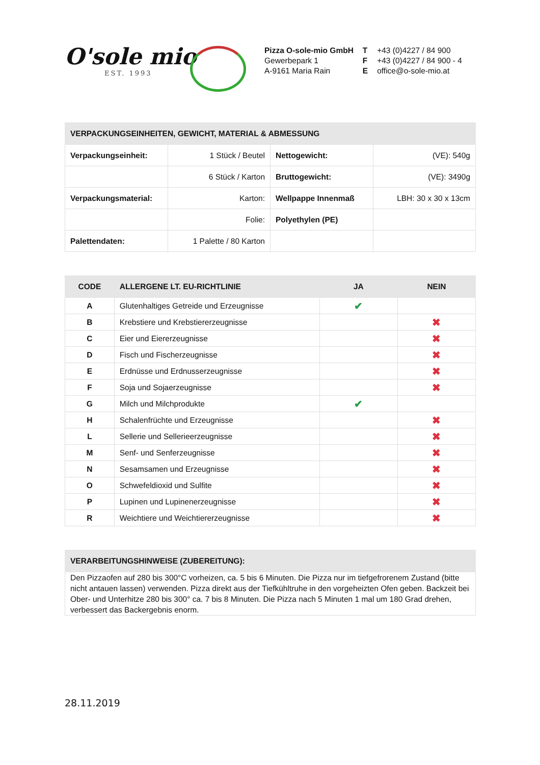O'sole mio
EST. 1993
| Pizza O-sole-mio GmbH | T | +43 (0)4227 / 84 900 |
| Gewerbepark 1 | F | +43 (0)4227 / 84 900 - 4 |
| A-9161 Maria Rain | E | office@o-sole-mio.at |
| VERPACKUNGSEINHEITEN, GEWICHT, MATERIAL & ABMESSUNG | | | |
| --- | --- | --- | --- |
| Verpackungseinheit: | 1 Stück / Beutel | Nettogewicht: | (VE): 540g |
| | 6 Stück / Karton | Bruttogewicht: | (VE): 3490g |
| Verpackungsmaterial: | Karton: | Wellpappe Innenmaß | LBH: 30 x 30 x 13cm |
| | Folie: | Polyethylen (PE) | |
| Palettendaten: | 1 Palette / 80 Karton | | |
| CODE | ALLERGENE LT. EU-RICHTLINIE | JA | NEIN |
| --- | --- | --- | --- |
| A | Glutenhaltiges Getreide und Erzeugnisse | ✔ | |
| B | Krebstiere und Krebstiererzeugnisse | | ✖ |
| C | Eier und Eiererzeugnisse | | ✖ |
| D | Fisch und Fischerzeugnisse | | ✖ |
| E | Erdnüsse und Erdnusserzeugnisse | | ✖ |
| F | Soja und Sojaerzeugnisse | | ✖ |
| G | Milch und Milchprodukte | ✔ | |
| H | Schalenfrüchte und Erzeugnisse | | ✖ |
| L | Sellerie und Sellerieerzeugnisse | | ✖ |
| M | Senf- und Senferzeugnisse | | ✖ |
| N | Sesamsamen und Erzeugnisse | | ✖ |
| O | Schwefeldioxid und Sulfite | | ✖ |
| P | Lupinen und Lupinenerzeugnisse | | ✖ |
| R | Weichtiere und Weichtiererzeugnisse | | ✖ |
| VERARBEITUNGSHINWEISE (ZUBEREITUNG): |
| --- |
| Den Pizzaofen auf 280 bis 300°C vorheizen, ca. 5 bis 6 Minuten. Die Pizza nur im tiefgefrorenem Zustand (bitte nicht antauen lassen) verwenden. Pizza direkt aus der Tiefkühltruhe in den vorgeheizten Ofen geben. Backzeit bei Ober- und Unterhitze 280 bis 300° ca. 7 bis 8 Minuten. Die Pizza nach 5 Minuten 1 mal um 180 Grad drehen, verbessert das Backergebnis enorm. |
28.11.2019